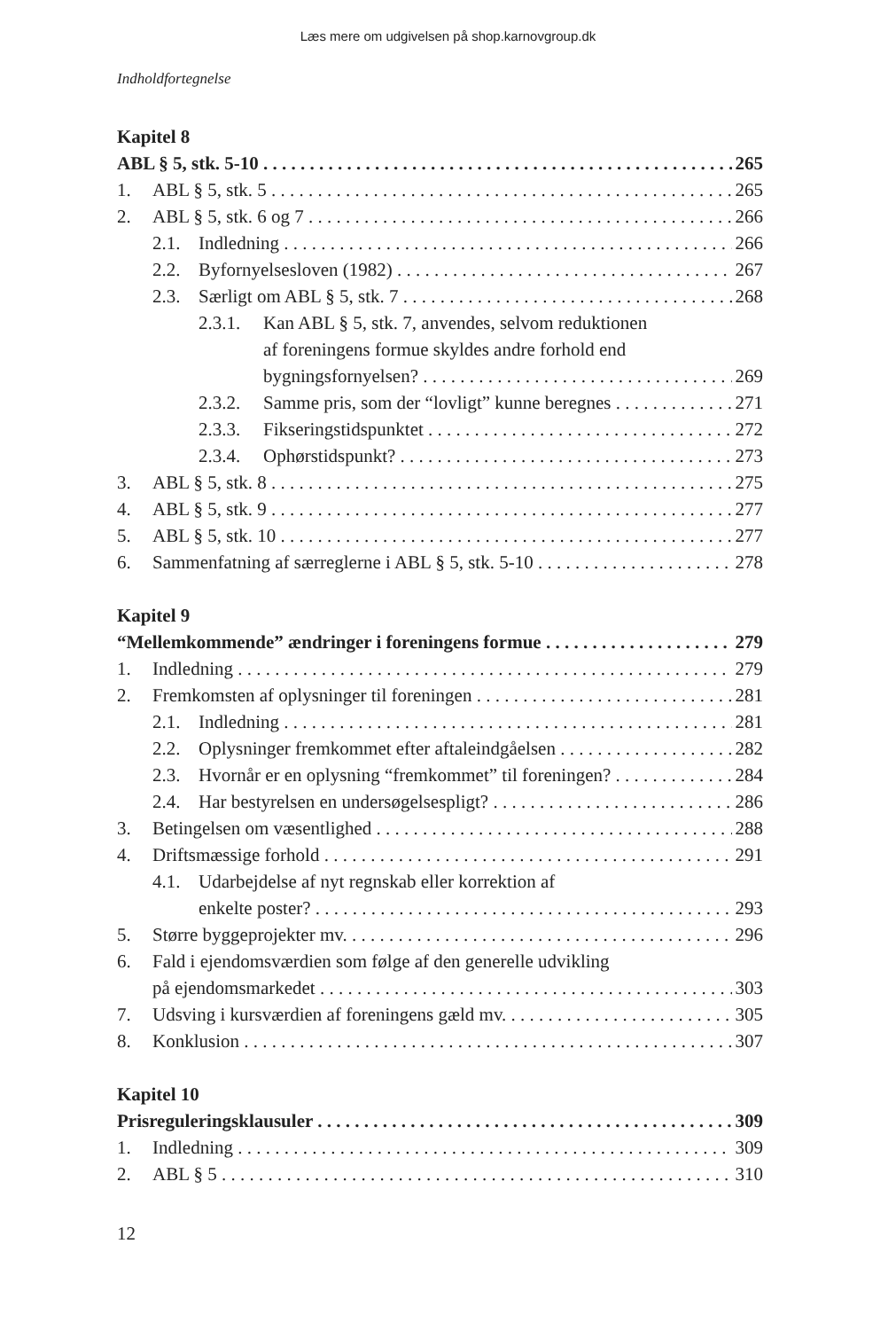Læs mere om udgivelsen på shop.karnovgroup.dk
Indholdfortegnelse
Kapitel 8
ABL § 5, stk. 5-10 265
1. ABL § 5, stk. 5 265
2. ABL § 5, stk. 6 og 7 266
2.1. Indledning 266
2.2. Byfornyelsesloven (1982) 267
2.3. Særligt om ABL § 5, stk. 7 268
2.3.1. Kan ABL § 5, stk. 7, anvendes, selvom reduktionen
af foreningens formue skyldes andre forhold end
bygningsfornyelsen? 269
2.3.2. Samme pris, som der “lovligt” kunne beregnes 271
2.3.3. Fikseringstidspunktet 272
2.3.4. Ophørstidspunkt? 273
3. ABL § 5, stk. 8 275
4. ABL § 5, stk. 9 277
5. ABL § 5, stk. 10 277
6. Sammenfatning af særreglerne i ABL § 5, stk. 5-10 278
Kapitel 9
“Mellemkommende” ændringer i foreningens formue 279
1. Indledning 279
2. Fremkomsten af oplysninger til foreningen 281
2.1. Indledning 281
2.2. Oplysninger fremkommet efter aftaleindgåelsen 282
2.3. Hvornår er en oplysning “fremkommet” til foreningen? 284
2.4. Har bestyrelsen en undersøgelsespligt? 286
3. Betingelsen om væsentlighed 288
4. Driftsmæssige forhold 291
4.1. Udarbejdelse af nyt regnskab eller korrektion af
enkelte poster? 293
5. Større byggeprojekter mv. 296
6. Fald i ejendomsværdien som følge af den generelle udvikling
på ejendomsmarkedet 303
7. Udsving i kursværdien af foreningens gæld mv. 305
8. Konklusion 307
Kapitel 10
Prisreguleringsklausuler 309
1. Indledning 309
2. ABL § 5 310
12